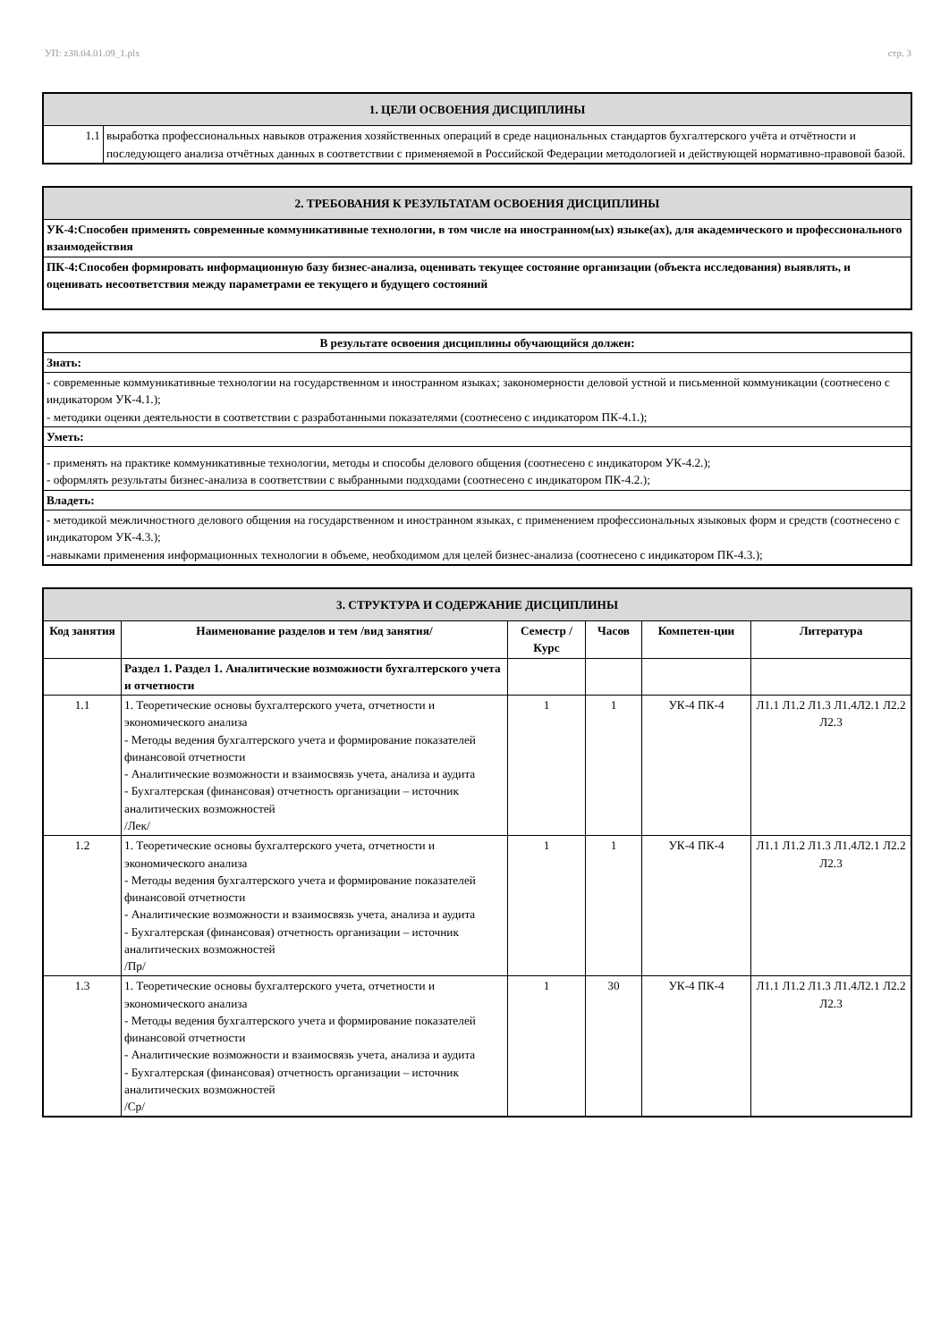УП: z38.04.01.09_1.plx стр. 3
| 1. ЦЕЛИ ОСВОЕНИЯ ДИСЦИПЛИНЫ | |
| 1.1 | выработка профессиональных навыков отражения хозяйственных операций в среде национальных стандартов бухгалтерского учёта и отчётности и последующего анализа отчётных данных в соответствии с применяемой в Российской Федерации методологией и действующей нормативно-правовой базой. |
| 2. ТРЕБОВАНИЯ К РЕЗУЛЬТАТАМ ОСВОЕНИЯ ДИСЦИПЛИНЫ |
| УК-4:Способен применять современные коммуникативные технологии, в том числе на иностранном(ых) языке(ах), для академического и профессионального взаимодействия |
| ПК-4:Способен формировать информационную базу бизнес-анализа, оценивать текущее состояние организации (объекта исследования) выявлять, и оценивать несоответствия между параметрами ее текущего и будущего состояний |
| В результате освоения дисциплины обучающийся должен: |
| Знать: |
| - современные коммуникативные технологии на государственном и иностранном языках; закономерности деловой устной и письменной коммуникации (соотнесено с индикатором УК-4.1.); - методики оценки деятельности в соответствии с разработанными показателями (соотнесено с индикатором ПК-4.1.); |
| Уметь: |
| - применять на практике коммуникативные технологии, методы и способы делового общения (соотнесено с индикатором УК-4.2.); - оформлять результаты бизнес-анализа в соответствии с выбранными подходами (соотнесено с индикатором ПК-4.2.); |
| Владеть: |
| - методикой межличностного делового общения на государственном и иностранном языках, с применением профессиональных языковых форм и средств (соотнесено с индикатором УК-4.3.); -навыками применения информационных технологии в объеме, необходимом для целей бизнес-анализа (соотнесено с индикатором ПК-4.3.); |
| 3. СТРУКТУРА И СОДЕРЖАНИЕ ДИСЦИПЛИНЫ | | | | | |
| Код занятия | Наименование разделов и тем /вид занятия/ | Семестр / Курс | Часов | Компетен-ции | Литература |
| | Раздел 1. Раздел 1. Аналитические возможности бухгалтерского учета и отчетности | | | | |
| 1.1 | 1. Теоретические основы бухгалтерского учета, отчетности и экономического анализа - Методы ведения бухгалтерского учета и формирование показателей финансовой отчетности - Аналитические возможности и взаимосвязь учета, анализа и аудита - Бухгалтерская (финансовая) отчетность организации – источник аналитических возможностей /Лек/ | 1 | 1 | УК-4 ПК-4 | Л1.1 Л1.2 Л1.3 Л1.4Л2.1 Л2.2 Л2.3 |
| 1.2 | 1. Теоретические основы бухгалтерского учета, отчетности и экономического анализа - Методы ведения бухгалтерского учета и формирование показателей финансовой отчетности - Аналитические возможности и взаимосвязь учета, анализа и аудита - Бухгалтерская (финансовая) отчетность организации – источник аналитических возможностей /Пр/ | 1 | 1 | УК-4 ПК-4 | Л1.1 Л1.2 Л1.3 Л1.4Л2.1 Л2.2 Л2.3 |
| 1.3 | 1. Теоретические основы бухгалтерского учета, отчетности и экономического анализа - Методы ведения бухгалтерского учета и формирование показателей финансовой отчетности - Аналитические возможности и взаимосвязь учета, анализа и аудита - Бухгалтерская (финансовая) отчетность организации – источник аналитических возможностей /Ср/ | 1 | 30 | УК-4 ПК-4 | Л1.1 Л1.2 Л1.3 Л1.4Л2.1 Л2.2 Л2.3 |